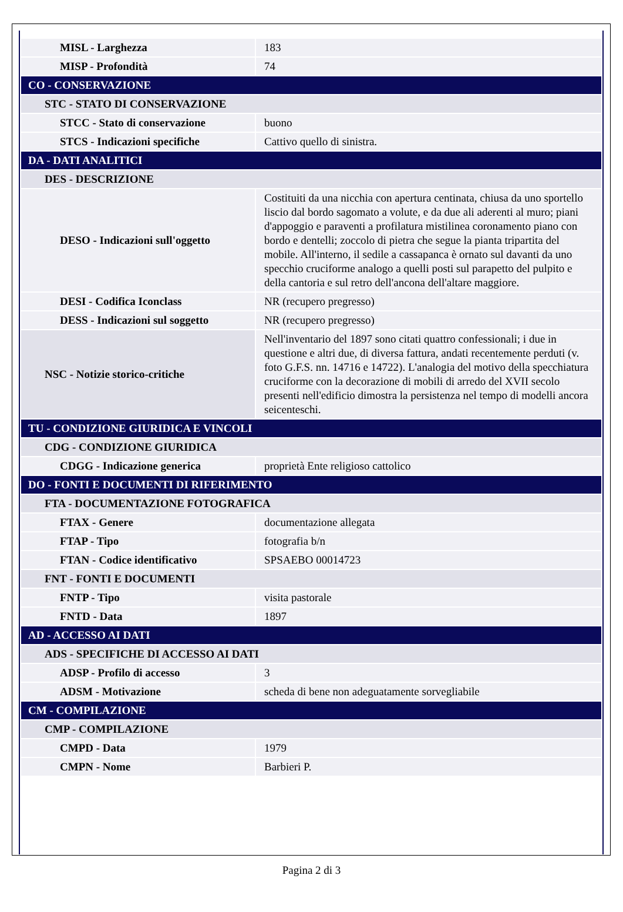| MISL - Larghezza | 183 |
| MISP - Profondità | 74 |
| CO - CONSERVAZIONE | |
| STC - STATO DI CONSERVAZIONE | |
| STCC - Stato di conservazione | buono |
| STCS - Indicazioni specifiche | Cattivo quello di sinistra. |
| DA - DATI ANALITICI | |
| DES - DESCRIZIONE | |
| DESO - Indicazioni sull'oggetto | Costituiti da una nicchia con apertura centinata, chiusa da uno sportello liscio dal bordo sagomato a volute, e da due ali aderenti al muro; piani d'appoggio e paraventi a profilatura mistilinea coronamento piano con bordo e dentelli; zoccolo di pietra che segue la pianta tripartita del mobile. All'interno, il sedile a cassapanca è ornato sul davanti da uno specchio cruciforme analogo a quelli posti sul parapetto del pulpito e della cantoria e sul retro dell'ancona dell'altare maggiore. |
| DESI - Codifica Iconclass | NR (recupero pregresso) |
| DESS - Indicazioni sul soggetto | NR (recupero pregresso) |
| NSC - Notizie storico-critiche | Nell'inventario del 1897 sono citati quattro confessionali; i due in questione e altri due, di diversa fattura, andati recentemente perduti (v. foto G.F.S. nn. 14716 e 14722). L'analogia del motivo della specchiatura cruciforme con la decorazione di mobili di arredo del XVII secolo presenti nell'edificio dimostra la persistenza nel tempo di modelli ancora seicenteschi. |
| TU - CONDIZIONE GIURIDICA E VINCOLI | |
| CDG - CONDIZIONE GIURIDICA | |
| CDGG - Indicazione generica | proprietà Ente religioso cattolico |
| DO - FONTI E DOCUMENTI DI RIFERIMENTO | |
| FTA - DOCUMENTAZIONE FOTOGRAFICA | |
| FTAX - Genere | documentazione allegata |
| FTAP - Tipo | fotografia b/n |
| FTAN - Codice identificativo | SPSAEBO 00014723 |
| FNT - FONTI E DOCUMENTI | |
| FNTP - Tipo | visita pastorale |
| FNTD - Data | 1897 |
| AD - ACCESSO AI DATI | |
| ADS - SPECIFICHE DI ACCESSO AI DATI | |
| ADSP - Profilo di accesso | 3 |
| ADSM - Motivazione | scheda di bene non adeguatamente sorvegliabile |
| CM - COMPILAZIONE | |
| CMP - COMPILAZIONE | |
| CMPD - Data | 1979 |
| CMPN - Nome | Barbieri P. |
Pagina 2 di 3